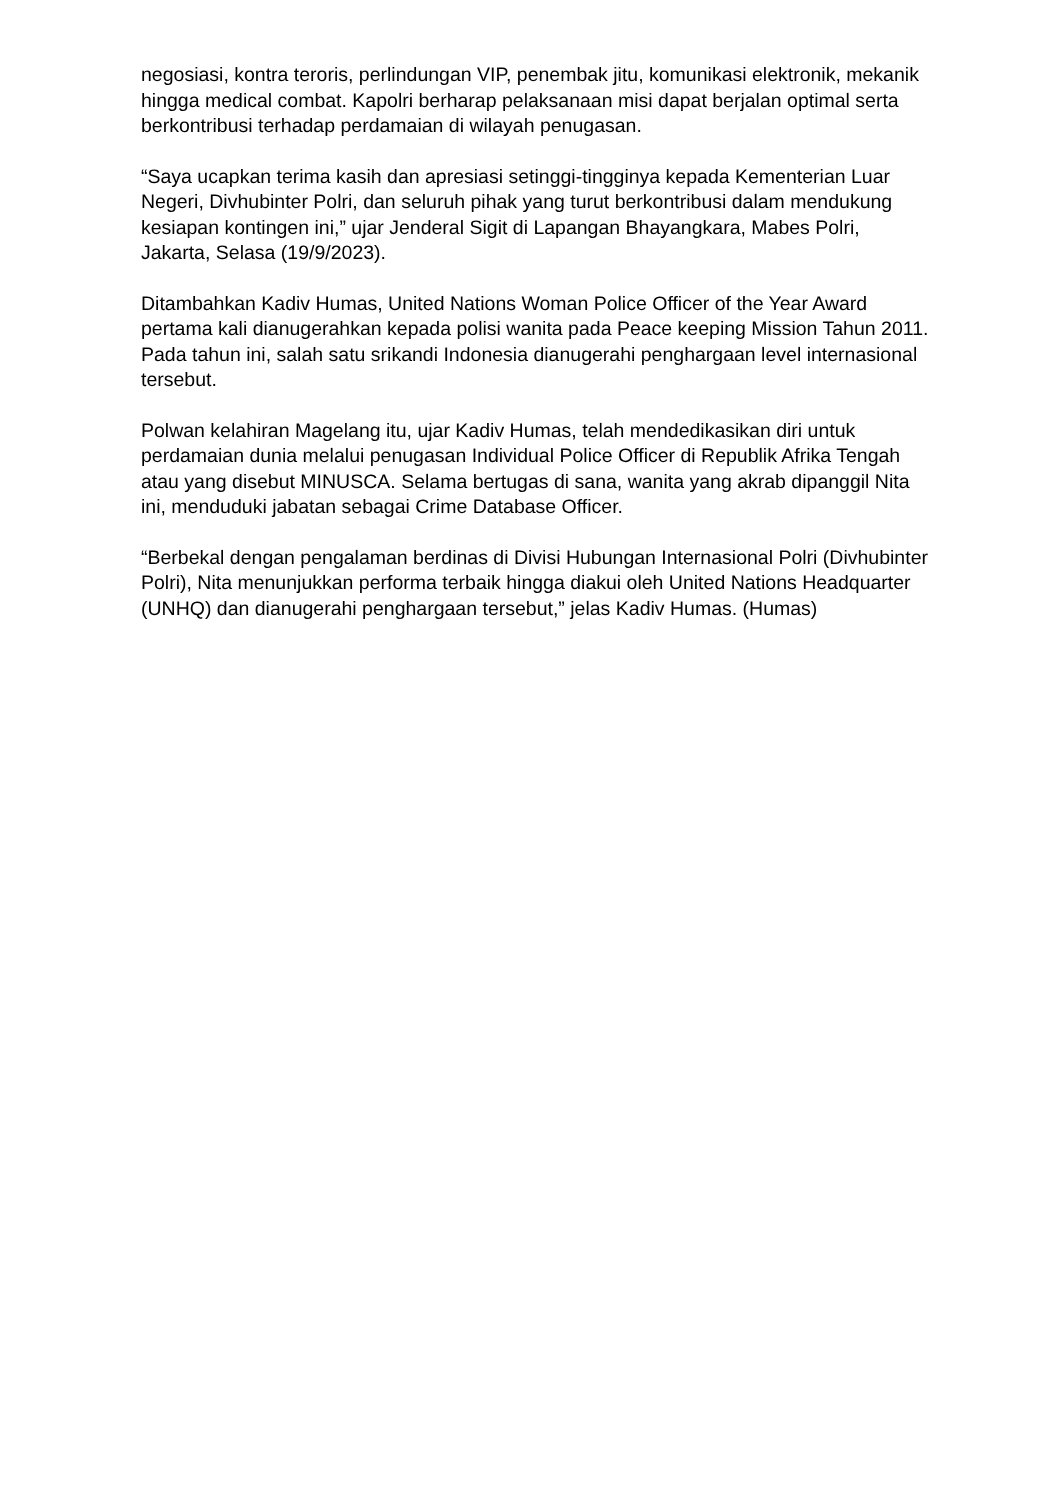negosiasi, kontra teroris, perlindungan VIP, penembak jitu, komunikasi elektronik, mekanik hingga medical combat. Kapolri berharap pelaksanaan misi dapat berjalan optimal serta berkontribusi terhadap perdamaian di wilayah penugasan.
“Saya ucapkan terima kasih dan apresiasi setinggi-tingginya kepada Kementerian Luar Negeri, Divhubinter Polri, dan seluruh pihak yang turut berkontribusi dalam mendukung kesiapan kontingen ini,” ujar Jenderal Sigit di Lapangan Bhayangkara, Mabes Polri, Jakarta, Selasa (19/9/2023).
Ditambahkan Kadiv Humas, United Nations Woman Police Officer of the Year Award pertama kali dianugerahkan kepada polisi wanita pada Peace keeping Mission Tahun 2011. Pada tahun ini, salah satu srikandi Indonesia dianugerahi penghargaan level internasional tersebut.
Polwan kelahiran Magelang itu, ujar Kadiv Humas, telah mendedikasikan diri untuk perdamaian dunia melalui penugasan Individual Police Officer di Republik Afrika Tengah atau yang disebut MINUSCA. Selama bertugas di sana, wanita yang akrab dipanggil Nita ini, menduduki jabatan sebagai Crime Database Officer.
“Berbekal dengan pengalaman berdinas di Divisi Hubungan Internasional Polri (Divhubinter Polri), Nita menunjukkan performa terbaik hingga diakui oleh United Nations Headquarter (UNHQ) dan dianugerahi penghargaan tersebut,” jelas Kadiv Humas. (Humas)